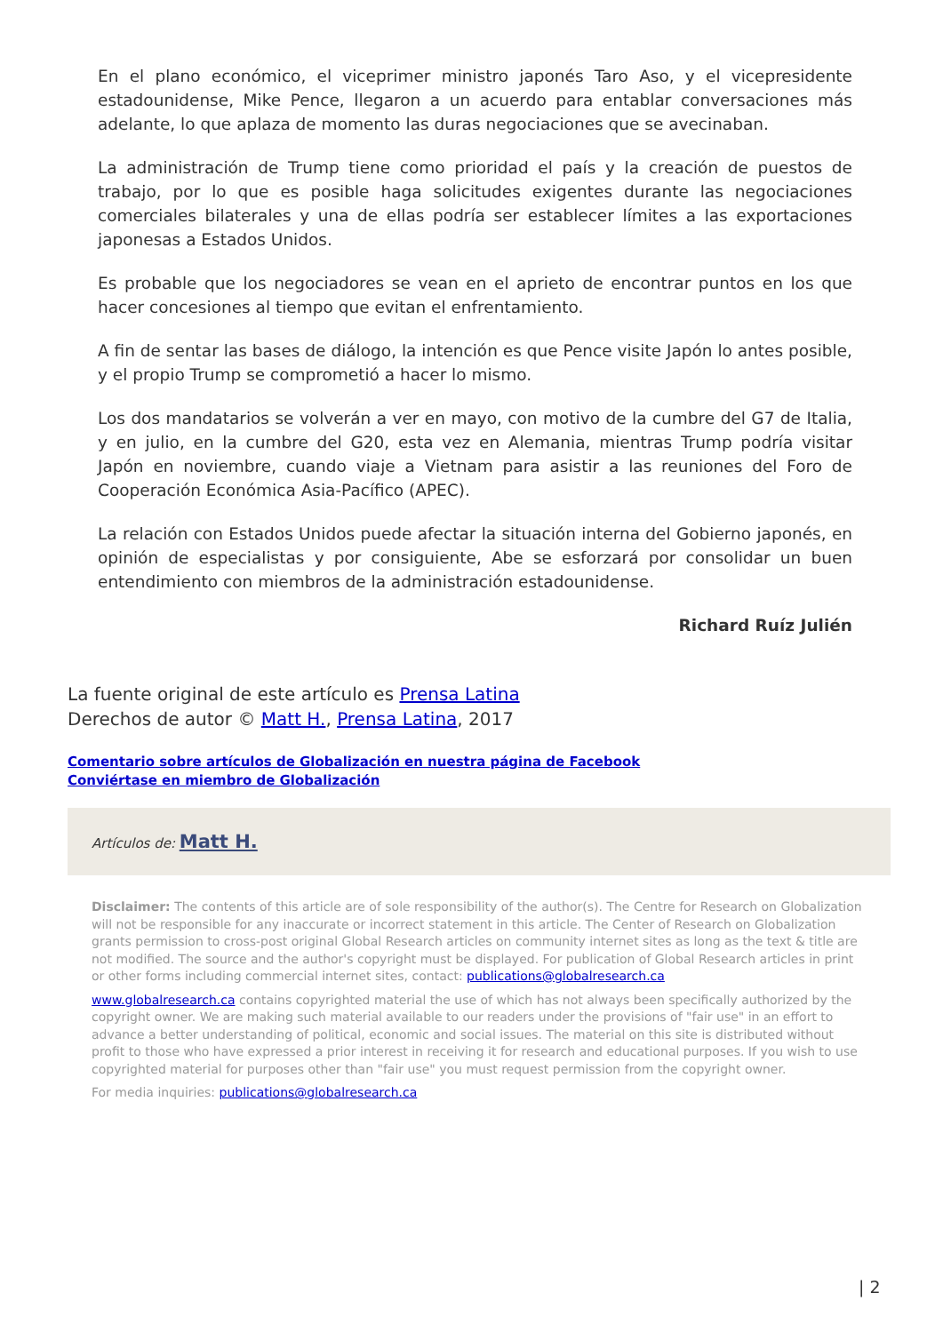En el plano económico, el viceprimer ministro japonés Taro Aso, y el vicepresidente estadounidense, Mike Pence, llegaron a un acuerdo para entablar conversaciones más adelante, lo que aplaza de momento las duras negociaciones que se avecinaban.
La administración de Trump tiene como prioridad el país y la creación de puestos de trabajo, por lo que es posible haga solicitudes exigentes durante las negociaciones comerciales bilaterales y una de ellas podría ser establecer límites a las exportaciones japonesas a Estados Unidos.
Es probable que los negociadores se vean en el aprieto de encontrar puntos en los que hacer concesiones al tiempo que evitan el enfrentamiento.
A fin de sentar las bases de diálogo, la intención es que Pence visite Japón lo antes posible, y el propio Trump se comprometió a hacer lo mismo.
Los dos mandatarios se volverán a ver en mayo, con motivo de la cumbre del G7 de Italia, y en julio, en la cumbre del G20, esta vez en Alemania, mientras Trump podría visitar Japón en noviembre, cuando viaje a Vietnam para asistir a las reuniones del Foro de Cooperación Económica Asia-Pacífico (APEC).
La relación con Estados Unidos puede afectar la situación interna del Gobierno japonés, en opinión de especialistas y por consiguiente, Abe se esforzará por consolidar un buen entendimiento con miembros de la administración estadounidense.
Richard Ruíz Julién
La fuente original de este artículo es Prensa Latina
Derechos de autor © Matt H., Prensa Latina, 2017
Comentario sobre artículos de Globalización en nuestra página de Facebook
Conviértase en miembro de Globalización
Artículos de: Matt H.
Disclaimer: The contents of this article are of sole responsibility of the author(s). The Centre for Research on Globalization will not be responsible for any inaccurate or incorrect statement in this article. The Center of Research on Globalization grants permission to cross-post original Global Research articles on community internet sites as long as the text & title are not modified. The source and the author's copyright must be displayed. For publication of Global Research articles in print or other forms including commercial internet sites, contact: publications@globalresearch.ca
www.globalresearch.ca contains copyrighted material the use of which has not always been specifically authorized by the copyright owner. We are making such material available to our readers under the provisions of "fair use" in an effort to advance a better understanding of political, economic and social issues. The material on this site is distributed without profit to those who have expressed a prior interest in receiving it for research and educational purposes. If you wish to use copyrighted material for purposes other than "fair use" you must request permission from the copyright owner.
For media inquiries: publications@globalresearch.ca
| 2